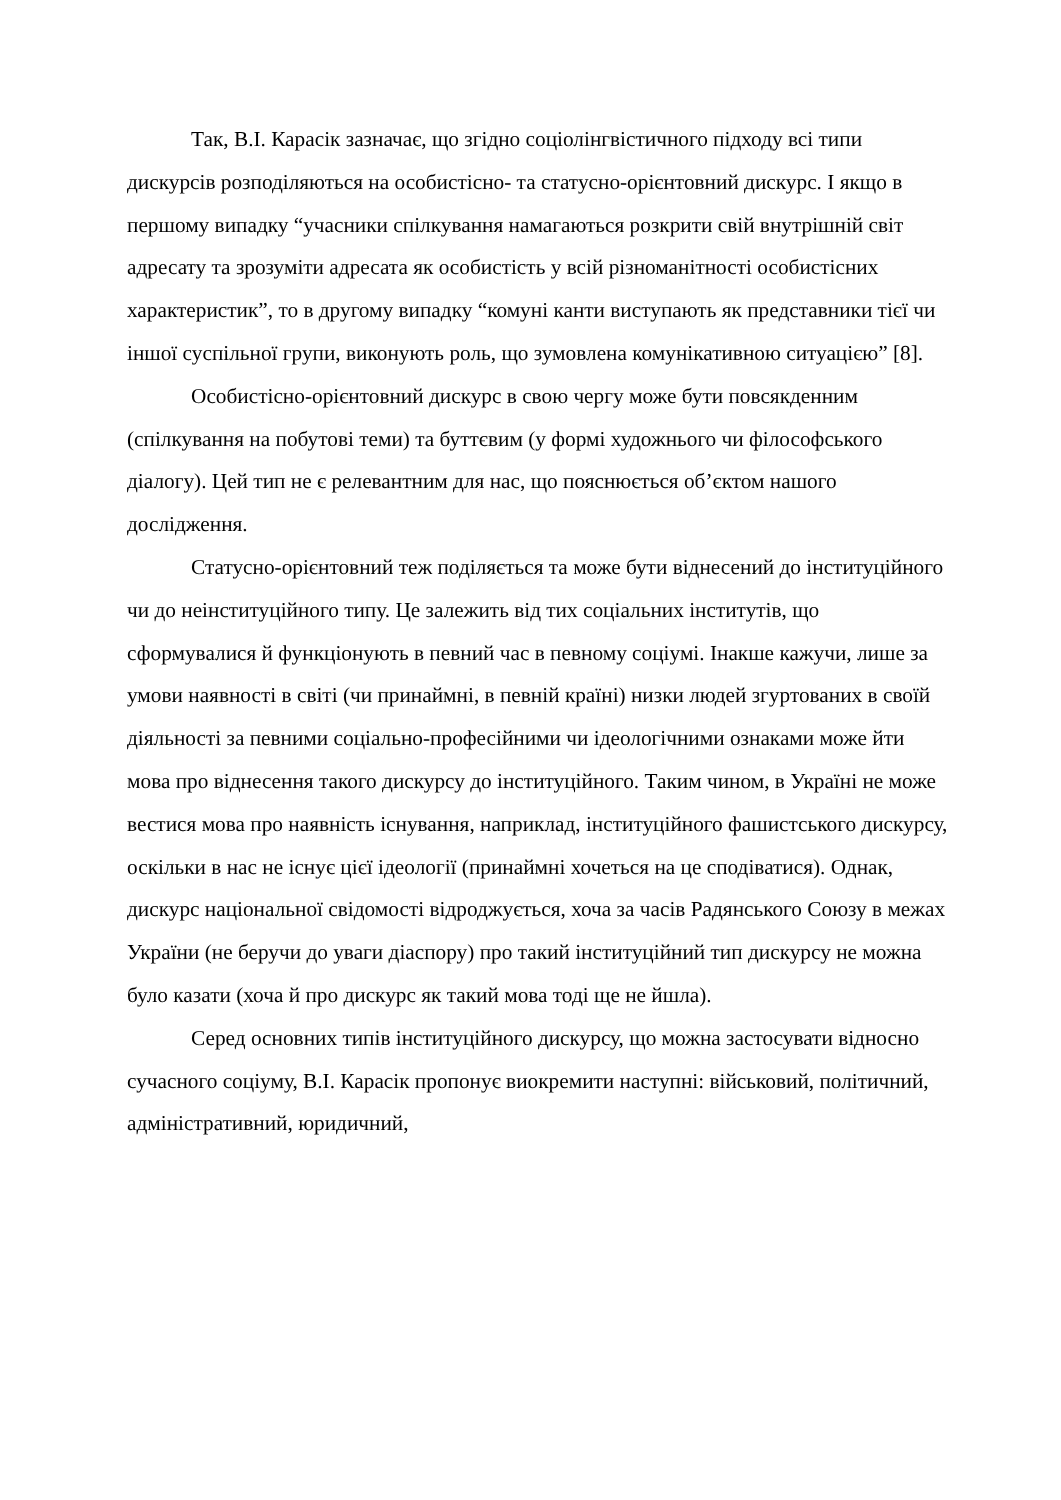Так, В.І. Карасік зазначає, що згідно соціолінгвістичного підходу всі типи дискурсів розподіляються на особистісно- та статусно-орієнтовний дискурс. І якщо в першому випадку “учасники спілкування намагаються розкрити свій внутрішній світ адресату та зрозуміти адресата як особистість у всій різноманітності особистісних характеристик”, то в другому випадку “комуні канти виступають як представники тієї чи іншої суспільної групи, виконують роль, що зумовлена комунікативною ситуацією” [8].
Особистісно-орієнтовний дискурс в свою чергу може бути повсякденним (спілкування на побутові теми) та буттєвим (у формі художнього чи філософського діалогу). Цей тип не є релевантним для нас, що пояснюється об’єктом нашого дослідження.
Статусно-орієнтовний теж поділяється та може бути віднесений до інституційного чи до неінституційного типу. Це залежить від тих соціальних інститутів, що сформувалися й функціонують в певний час в певному соціумі. Інакше кажучи, лише за умови наявності в світі (чи принаймні, в певній країні) низки людей згуртованих в своїй діяльності за певними соціально-професійними чи ідеологічними ознаками може йти мова про віднесення такого дискурсу до інституційного. Таким чином, в Україні не може вестися мова про наявність існування, наприклад, інституційного фашистського дискурсу, оскільки в нас не існує цієї ідеології (принаймні хочеться на це сподіватися). Однак, дискурс національної свідомості відроджується, хоча за часів Радянського Союзу в межах України (не беручи до уваги діаспору) про такий інституційний тип дискурсу не можна було казати (хоча й про дискурс як такий мова тоді ще не йшла).
Серед основних типів інституційного дискурсу, що можна застосувати відносно сучасного соціуму, В.І. Карасік пропонує виокремити наступні: військовий, політичний, адміністративний, юридичний,